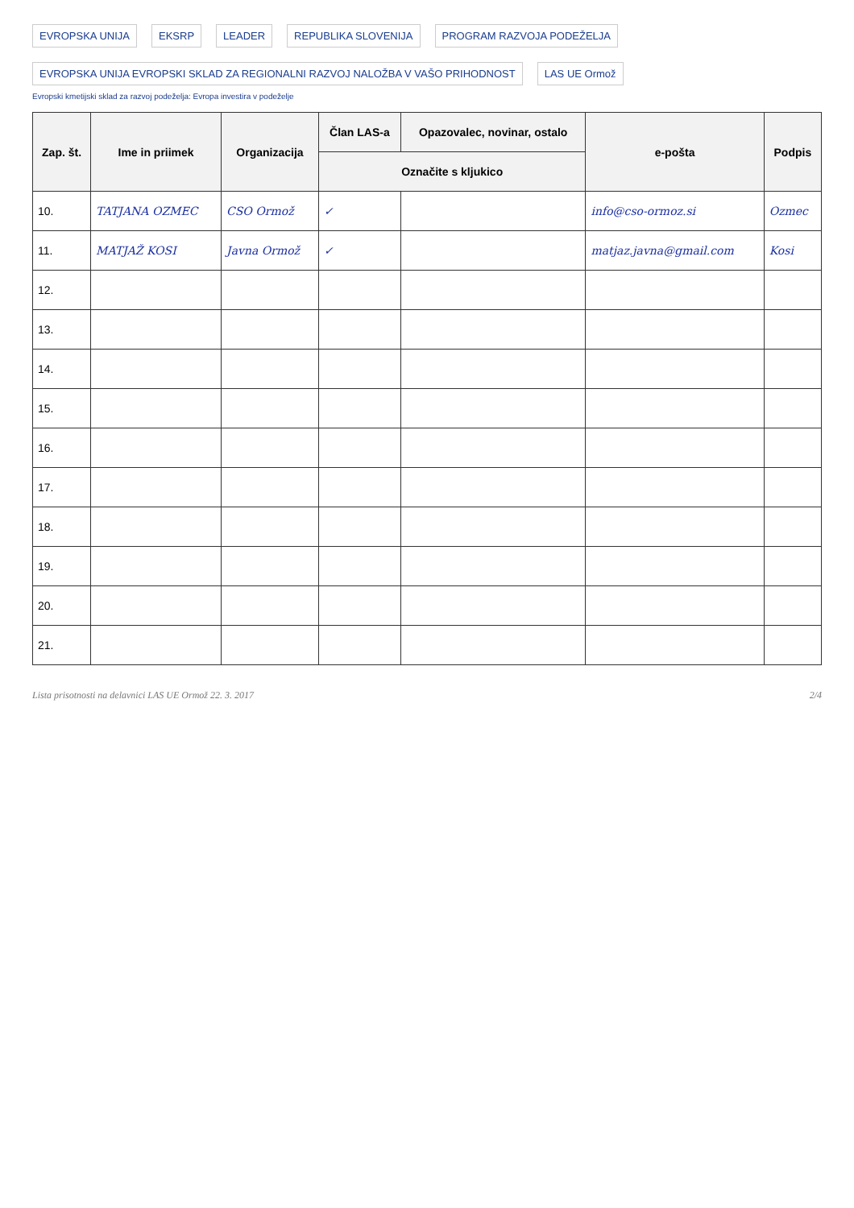EVROPSKA UNIJA EKSRP LEADER REPUBLIKA SLOVENIJA PROGRAM RAZVOJA PODEŽELJA EVROPSKA UNIJA EVROPSKI SKLAD ZA REGIONALNI RAZVOJ NALOŽBA V VAŠO PRIHODNOST LAS UE Ormož
Evropski kmetijski sklad za razvoj podeželja: Evropa investira v podeželje
| Zap. št. | Ime in priimek | Organizacija | Član LAS-a | Opazovalec, novinar, ostalo | e-pošta | Podpis |
| --- | --- | --- | --- | --- | --- | --- |
| | | | Označite s kljukico | | | |
| 10. | TATJANA OZMEC | CSO Ormož | ✓ | | info@cso-ormoz.si | Ozmec |
| 11. | MATJAŽ KOSI | Javna Ormož | ✓ | | matjaz.javna@gmail.com | Kosi |
| 12. | | | | | | |
| 13. | | | | | | |
| 14. | | | | | | |
| 15. | | | | | | |
| 16. | | | | | | |
| 17. | | | | | | |
| 18. | | | | | | |
| 19. | | | | | | |
| 20. | | | | | | |
| 21. | | | | | | |
Lista prisotnosti na delavnici LAS UE Ormož 22. 3. 2017 2/4